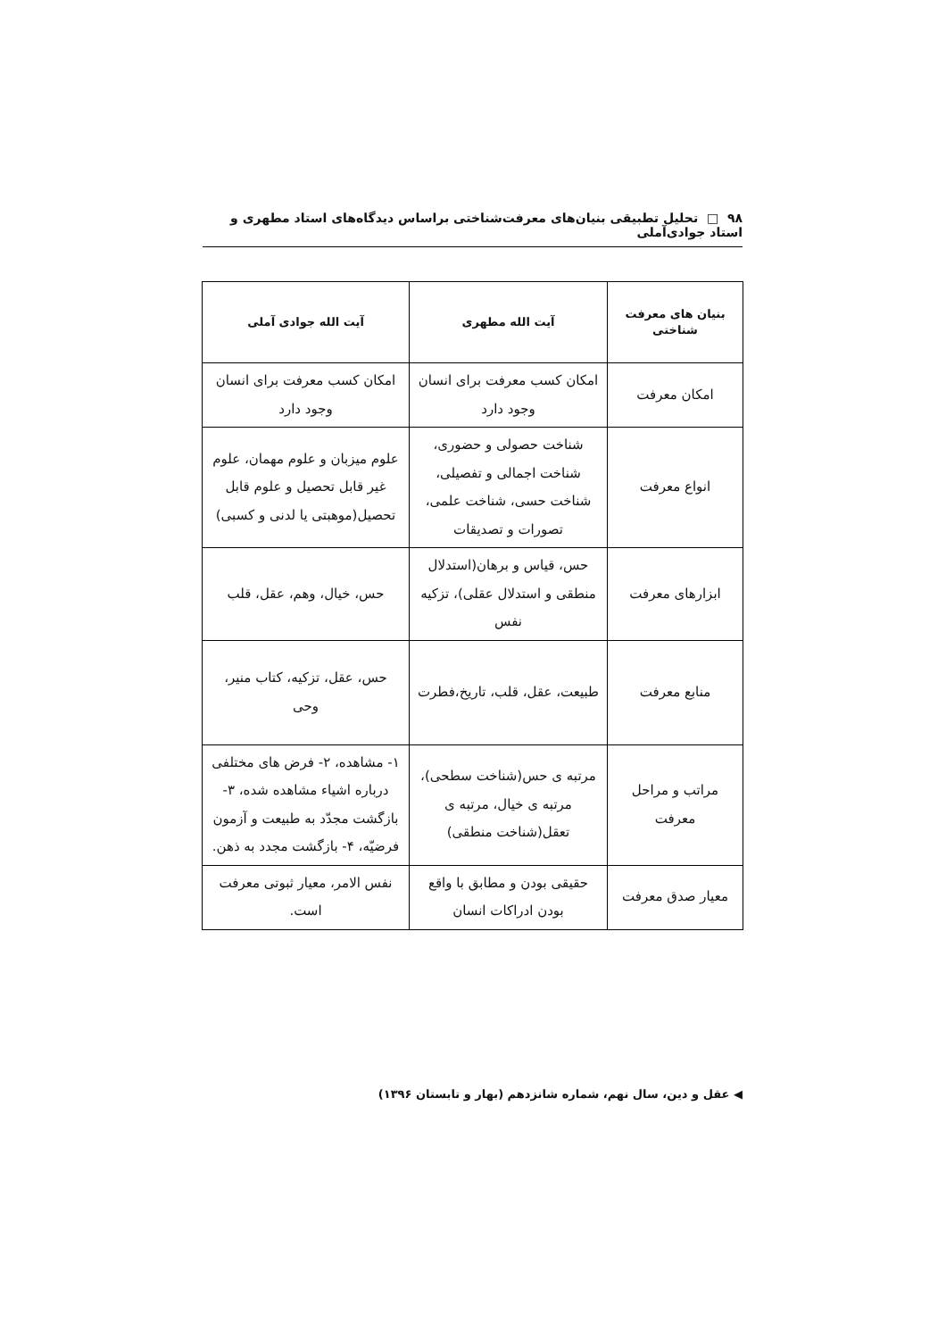۹۸ □ تحلیل تطبیقی بنیان‌های معرفت‌شناختی براساس دیدگاه‌های استاد مطهری و استاد جوادی‌آملی
| بنیان های معرفت شناختی | آیت الله مطهری | آیت الله جوادی آملی |
| --- | --- | --- |
| امکان معرفت | امکان کسب معرفت برای انسان وجود دارد | امکان کسب معرفت برای انسان وجود دارد |
| انواع معرفت | شناخت حصولی و حضوری، شناخت اجمالی و تفصیلی، شناخت حسی، شناخت علمی، تصورات و تصدیقات | علوم میزبان و علوم مهمان، علوم غیر قابل تحصیل و علوم قابل تحصیل(موهبتی یا لدنی و کسبی) |
| ابزارهای معرفت | حس، قیاس و برهان(استدلال منطقی و استدلال عقلی)، تزکیه نفس | حس، خیال، وهم، عقل، قلب |
| منابع معرفت | طبیعت، عقل، قلب، تاریخ،فطرت | حس، عقل، تزکیه، کتاب منیر، وحی |
| مراتب و مراحل معرفت | مرتبه ی حس(شناخت سطحی)، مرتبه ی خیال، مرتبه ی تعقل(شناخت منطقی) | ۱- مشاهده، ۲- فرض های مختلفی درباره اشیاء مشاهده شده، ۳-بازگشت مجدّد به طبیعت و آزمون فرضیّه، ۴- بازگشت مجدد به ذهن. |
| معیار صدق معرفت | حقیقی بودن و مطابق با واقع بودن ادراکات انسان | نفس الامر، معیار ثبوتی معرفت است. |
◀ عقل و دین، سال نهم، شماره شانزدهم (بهار و تابستان ۱۳۹۶)